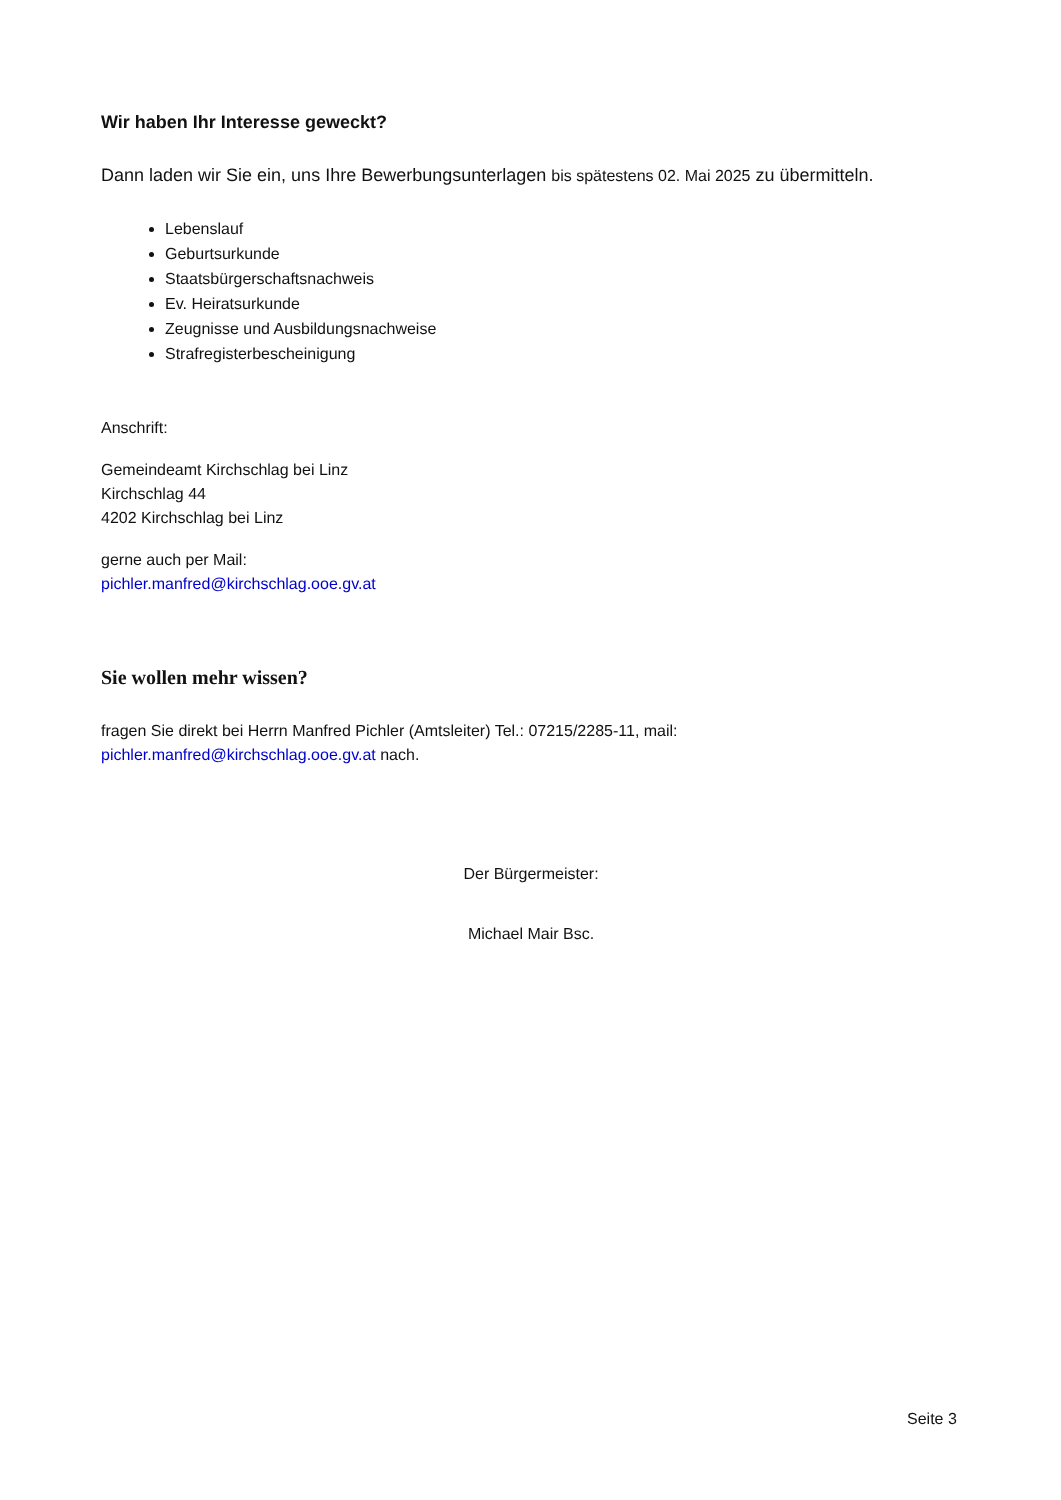Wir haben Ihr Interesse geweckt?
Dann laden wir Sie ein, uns Ihre Bewerbungsunterlagen bis spätestens 02. Mai 2025 zu übermitteln.
Lebenslauf
Geburtsurkunde
Staatsbürgerschaftsnachweis
Ev. Heiratsurkunde
Zeugnisse und Ausbildungsnachweise
Strafregisterbescheinigung
Anschrift:
Gemeindeamt Kirchschlag bei Linz
Kirchschlag 44
4202 Kirchschlag bei Linz
gerne auch per Mail:
pichler.manfred@kirchschlag.ooe.gv.at
Sie wollen mehr wissen?
fragen Sie direkt bei Herrn Manfred Pichler (Amtsleiter) Tel.: 07215/2285-11, mail:
pichler.manfred@kirchschlag.ooe.gv.at nach.
Der Bürgermeister:
Michael Mair Bsc.
Seite 3